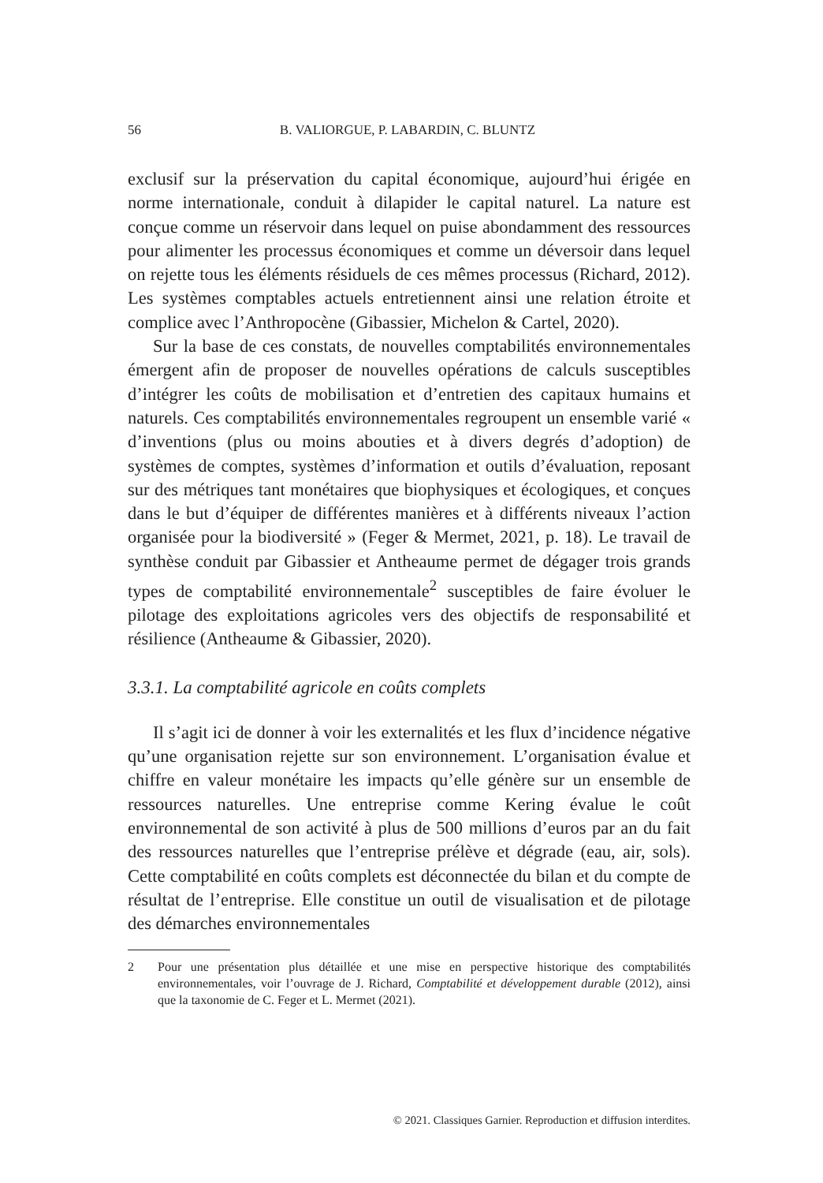56 B. VALIORGUE, P. LABARDIN, C. BLUNTZ
exclusif sur la préservation du capital économique, aujourd’hui érigée en norme internationale, conduit à dilapider le capital naturel. La nature est conçue comme un réservoir dans lequel on puise abondamment des ressources pour alimenter les processus économiques et comme un déversoir dans lequel on rejette tous les éléments résiduels de ces mêmes processus (Richard, 2012). Les systèmes comptables actuels entretiennent ainsi une relation étroite et complice avec l’Anthropocène (Gibassier, Michelon & Cartel, 2020).
Sur la base de ces constats, de nouvelles comptabilités environnementales émergent afin de proposer de nouvelles opérations de calculs susceptibles d’intégrer les coûts de mobilisation et d’entretien des capitaux humains et naturels. Ces comptabilités environnementales regroupent un ensemble varié « d’inventions (plus ou moins abouties et à divers degrés d’adoption) de systèmes de comptes, systèmes d’information et outils d’évaluation, reposant sur des métriques tant monétaires que biophysiques et écologiques, et conçues dans le but d’équiper de différentes manières et à différents niveaux l’action organisée pour la biodiversité » (Feger & Mermet, 2021, p. 18). Le travail de synthèse conduit par Gibassier et Antheaume permet de dégager trois grands types de comptabilité environnementale<sup>2</sup> susceptibles de faire évoluer le pilotage des exploitations agricoles vers des objectifs de responsabilité et résilience (Antheaume & Gibassier, 2020).
3.3.1. La comptabilité agricole en coûts complets
Il s’agit ici de donner à voir les externalités et les flux d’incidence négative qu’une organisation rejette sur son environnement. L’organisation évalue et chiffre en valeur monétaire les impacts qu’elle génère sur un ensemble de ressources naturelles. Une entreprise comme Kering évalue le coût environnemental de son activité à plus de 500 millions d’euros par an du fait des ressources naturelles que l’entreprise prélève et dégrade (eau, air, sols). Cette comptabilité en coûts complets est déconnectée du bilan et du compte de résultat de l’entreprise. Elle constitue un outil de visualisation et de pilotage des démarches environnementales
2 Pour une présentation plus détaillée et une mise en perspective historique des comptabilités environnementales, voir l’ouvrage de J. Richard, Comptabilité et développement durable (2012), ainsi que la taxonomie de C. Feger et L. Mermet (2021).
© 2021. Classiques Garnier. Reproduction et diffusion interdites.